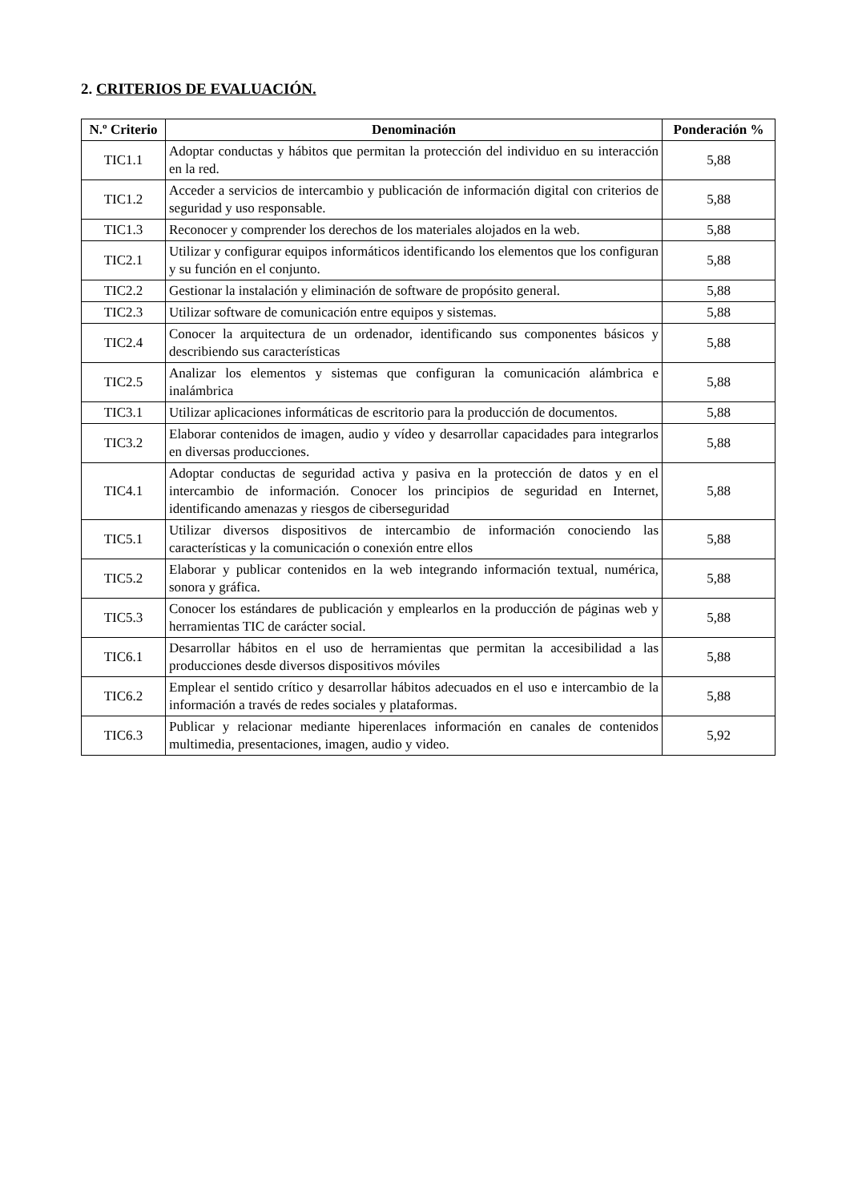2. CRITERIOS DE EVALUACIÓN.
| N.º Criterio | Denominación | Ponderación % |
| --- | --- | --- |
| TIC1.1 | Adoptar conductas y hábitos que permitan la protección del individuo en su interacción en la red. | 5,88 |
| TIC1.2 | Acceder a servicios de intercambio y publicación de información digital con criterios de seguridad y uso responsable. | 5,88 |
| TIC1.3 | Reconocer y comprender los derechos de los materiales alojados en la web. | 5,88 |
| TIC2.1 | Utilizar y configurar equipos informáticos identificando los elementos que los configuran y su función en el conjunto. | 5,88 |
| TIC2.2 | Gestionar la instalación y eliminación de software de propósito general. | 5,88 |
| TIC2.3 | Utilizar software de comunicación entre equipos y sistemas. | 5,88 |
| TIC2.4 | Conocer la arquitectura de un ordenador, identificando sus componentes básicos y describiendo sus características | 5,88 |
| TIC2.5 | Analizar los elementos y sistemas que configuran la comunicación alámbrica e inalámbrica | 5,88 |
| TIC3.1 | Utilizar aplicaciones informáticas de escritorio para la producción de documentos. | 5,88 |
| TIC3.2 | Elaborar contenidos de imagen, audio y vídeo y desarrollar capacidades para integrarlos en diversas producciones. | 5,88 |
| TIC4.1 | Adoptar conductas de seguridad activa y pasiva en la protección de datos y en el intercambio de información. Conocer los principios de seguridad en Internet, identificando amenazas y riesgos de ciberseguridad | 5,88 |
| TIC5.1 | Utilizar diversos dispositivos de intercambio de información conociendo las características y la comunicación o conexión entre ellos | 5,88 |
| TIC5.2 | Elaborar y publicar contenidos en la web integrando información textual, numérica, sonora y gráfica. | 5,88 |
| TIC5.3 | Conocer los estándares de publicación y emplearlos en la producción de páginas web y herramientas TIC de carácter social. | 5,88 |
| TIC6.1 | Desarrollar hábitos en el uso de herramientas que permitan la accesibilidad a las producciones desde diversos dispositivos móviles | 5,88 |
| TIC6.2 | Emplear el sentido crítico y desarrollar hábitos adecuados en el uso e intercambio de la información a través de redes sociales y plataformas. | 5,88 |
| TIC6.3 | Publicar y relacionar mediante hiperenlaces información en canales de contenidos multimedia, presentaciones, imagen, audio y video. | 5,92 |